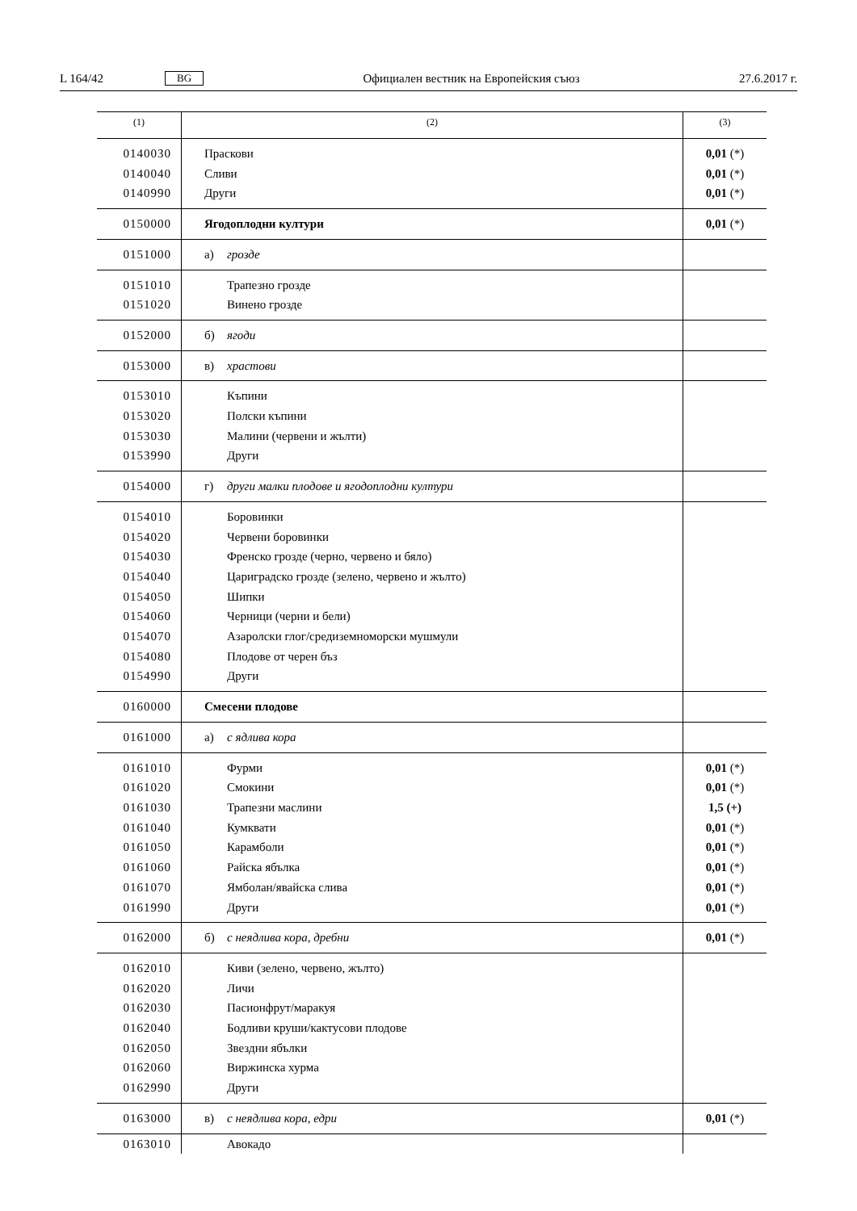L 164/42 BG Официален вестник на Европейския съюз 27.6.2017 г.
| (1) | (2) | (3) |
| --- | --- | --- |
| 0140030 0140040 0140990 | Праскови Сливи Други | 0,01 (*) 0,01 (*) 0,01 (*) |
| 0150000 | Ягодоплодни култури | 0,01 (*) |
| 0151000 | а) грозде | |
| 0151010 0151020 | Трапезно грозде Винено грозде | |
| 0152000 | б) ягоди | |
| 0153000 | в) храстови | |
| 0153010 0153020 0153030 0153990 | Къпини Полски къпини Малини (червени и жълти) Други | |
| 0154000 | г) други малки плодове и ягодоплодни култури | |
| 0154010 0154020 0154030 0154040 0154050 0154060 0154070 0154080 0154990 | Боровинки Червени боровинки Френско грозде (черно, червено и бяло) Цариградско грозде (зелено, червено и жълто) Шипки Черници (черни и бели) Азаролски глог/средиземноморски мушмули Плодове от черен бъз Други | |
| 0160000 | Смесени плодове | |
| 0161000 | а) с ядлива кора | |
| 0161010 0161020 0161030 0161040 0161050 0161060 0161070 0161990 | Фурми Смокини Трапезни маслини Кумквати Карамболи Райска ябълка Ямболан/явайска слива Други | 0,01 (*) 0,01 (*) 1,5 (+) 0,01 (*) 0,01 (*) 0,01 (*) 0,01 (*) 0,01 (*) |
| 0162000 | б) с неядлива кора, дребни | 0,01 (*) |
| 0162010 0162020 0162030 0162040 0162050 0162060 0162990 | Киви (зелено, червено, жълто) Личи Пасионфрут/маракуя Бодливи круши/кактусови плодове Звездни ябълки Виржинска хурма Други | |
| 0163000 | в) с неядлива кора, едри | 0,01 (*) |
| 0163010 | Авокадо | |